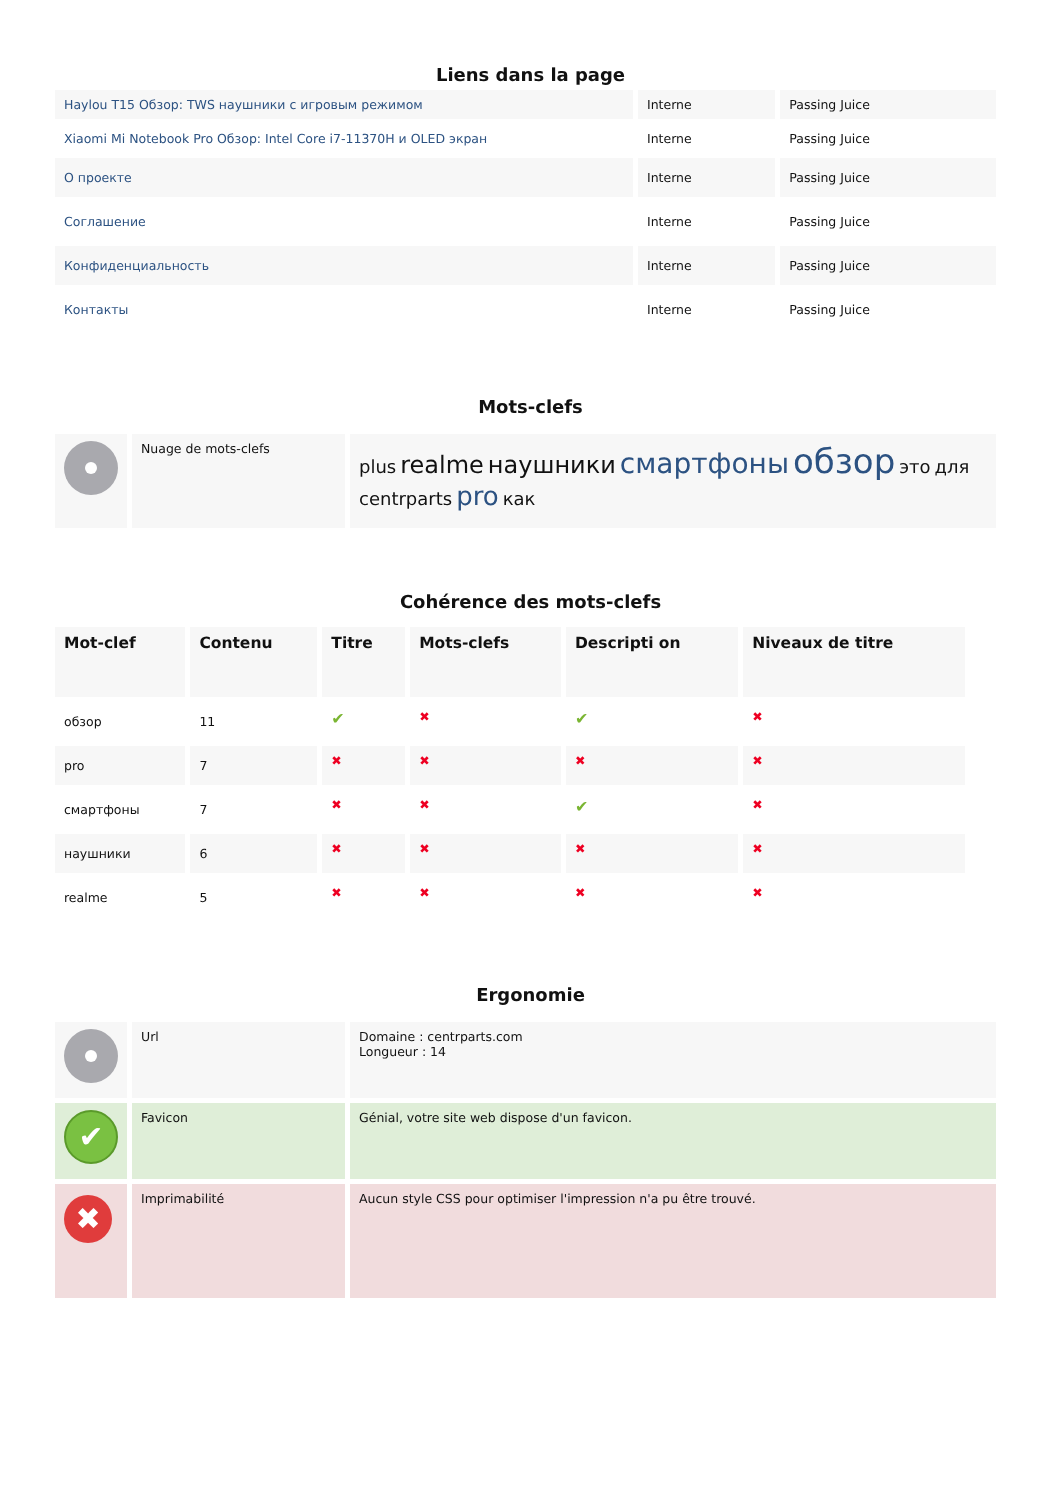Liens dans la page
| Haylou T15 Обзор: TWS наушники с игровым режимом | Interne | Passing Juice |
| Xiaomi Mi Notebook Pro Обзор: Intel Core i7-11370H и OLED экран | Interne | Passing Juice |
| О проекте | Interne | Passing Juice |
| Соглашение | Interne | Passing Juice |
| Конфиденциальность | Interne | Passing Juice |
| Контакты | Interne | Passing Juice |
Mots-clefs
| | Nuage de mots-clefs | plus realme наушники смартфоны обзор это для centrparts pro как |
Cohérence des mots-clefs
| Mot-clef | Contenu | Titre | Mots-clefs | Descripti on | Niveaux de titre |
| --- | --- | --- | --- | --- | --- |
| обзор | 11 | ✔ | ✖ | ✔ | ✖ |
| pro | 7 | ✖ | ✖ | ✖ | ✖ |
| смартфоны | 7 | ✖ | ✖ | ✔ | ✖ |
| наушники | 6 | ✖ | ✖ | ✖ | ✖ |
| realme | 5 | ✖ | ✖ | ✖ | ✖ |
Ergonomie
| | Url | Domaine : centrparts.com Longueur : 14 |
| ✔ | Favicon | Génial, votre site web dispose d'un favicon. |
| ✖ | Imprimabilité | Aucun style CSS pour optimiser l'impression n'a pu être trouvé. |